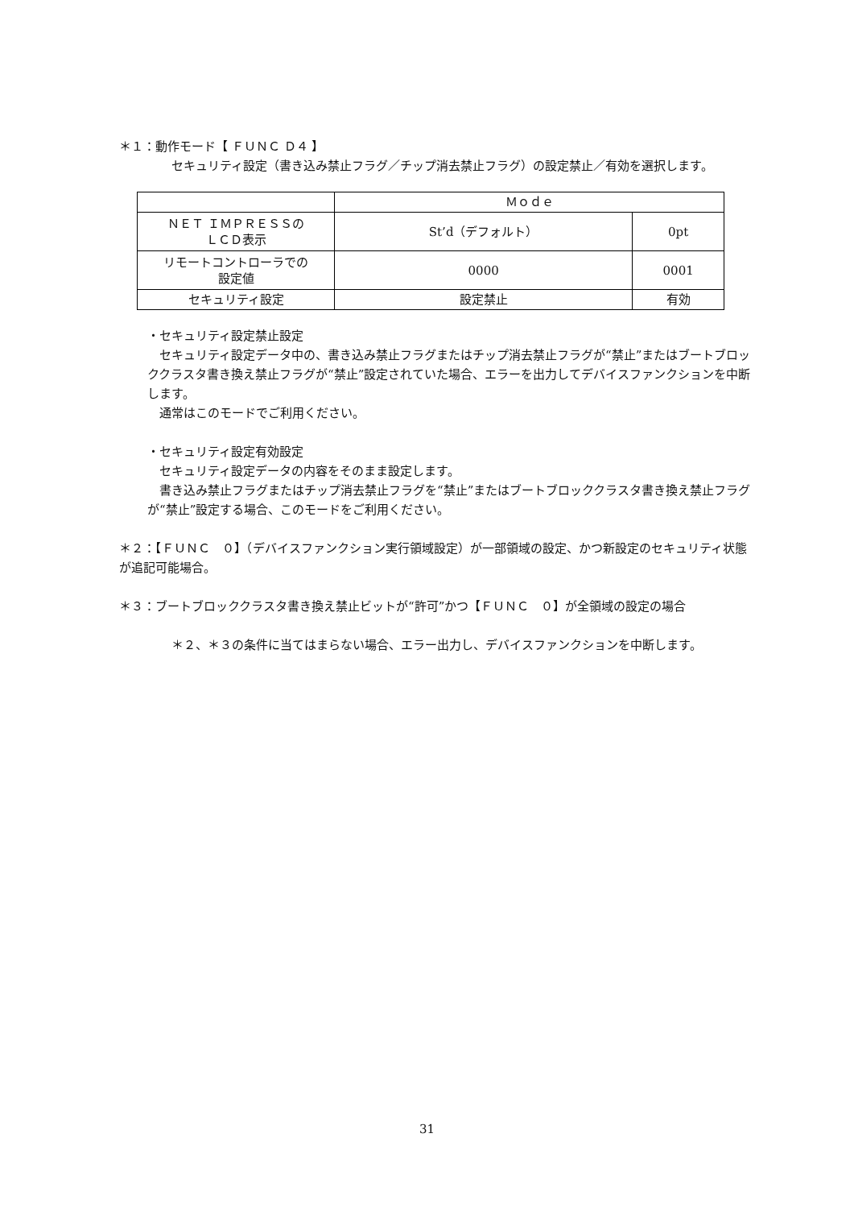＊１：動作モード【 ＦＵＮＣ Ｄ４ 】
　セキュリティ設定（書き込み禁止フラグ／チップ消去禁止フラグ）の設定禁止／有効を選択します。
| | Ｍｏｄｅ | |
| ＮＥＴ ＩＭＰＲＥＳＳの ＬＣＤ表示 | St’d（デフォルト） | 0pt |
| リモートコントローラでの 設定値 | 0000 | 0001 |
| セキュリティ設定 | 設定禁止 | 有効 |
・セキュリティ設定禁止設定
　セキュリティ設定データ中の、書き込み禁止フラグまたはチップ消去禁止フラグが“禁止”またはブートブロッククラスタ書き換え禁止フラグが“禁止”設定されていた場合、エラーを出力してデバイスファンクションを中断します。
　通常はこのモードでご利用ください。
・セキュリティ設定有効設定
　セキュリティ設定データの内容をそのまま設定します。
　書き込み禁止フラグまたはチップ消去禁止フラグを“禁止”またはブートブロッククラスタ書き換え禁止フラグが“禁止”設定する場合、このモードをご利用ください。
＊２：【ＦＵＮＣ　０】（デバイスファンクション実行領域設定）が一部領域の設定、かつ新設定のセキュリティ状態が追記可能場合。
＊３：ブートブロッククラスタ書き換え禁止ビットが“許可”かつ【ＦＵＮＣ　０】が全領域の設定の場合
　＊２、＊３の条件に当てはまらない場合、エラー出力し、デバイスファンクションを中断します。
31